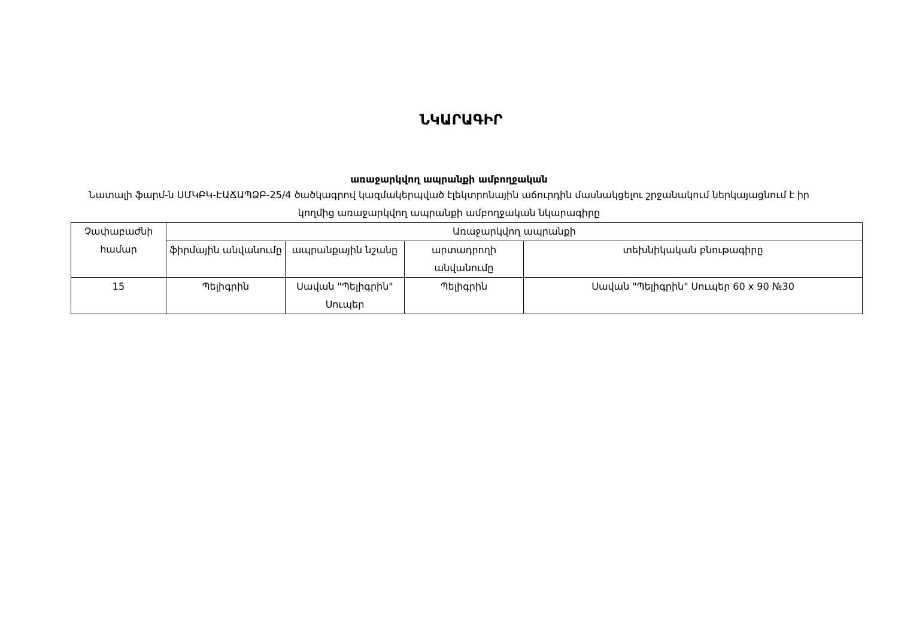ՆԿԱՐԱԳԻՐ
առաջարկվող ապրանքի ամբողջական
Նատալի ֆարմ-ն ՍՄԿԲԿ-ԷԱՃԱՊՁԲ-25/4 ծածկագրով կազմակերպված էլեկտրոնային աճուրդին մասնակցելու շրջանակում ներկայացնում է իր կողմից առաջարկվող ապրանքի ամբողջական նկարագիրը
| Չափաբաժնի համար | Առաջարկվող ապրանքի | | | |
| --- | --- | --- | --- | --- |
| | ֆիրմային անվանումը | ապրանքային նշանը | արտադրողի անվանումը | տեխնիկական բնութագիրը |
| 15 | Պելիգրին | Սավան "Պելիգրին" Սուպեր | Պելիգրին | Սավան "Պելիգրին" Սուպեր 60 x 90 №30 |